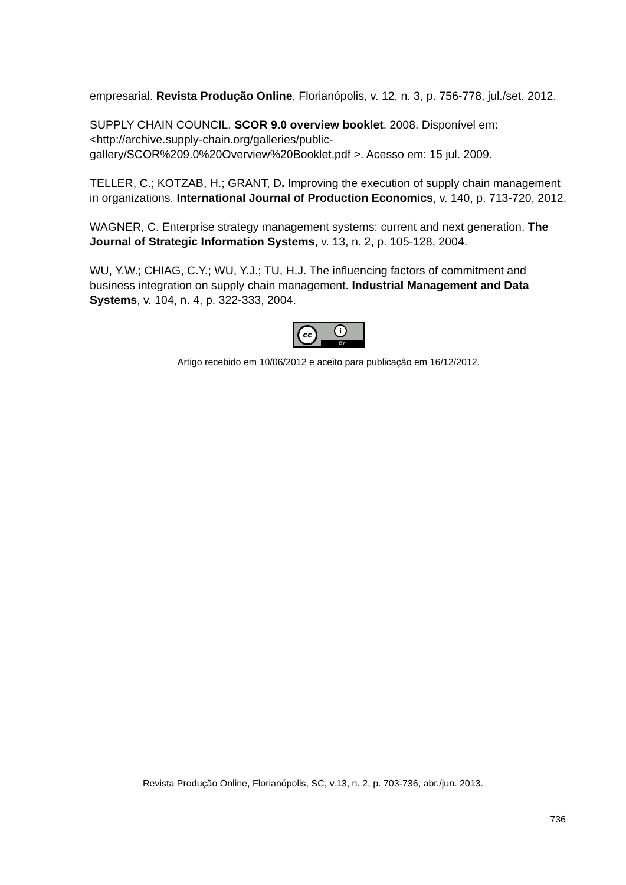empresarial. Revista Produção Online, Florianópolis, v. 12, n. 3, p. 756-778, jul./set. 2012.
SUPPLY CHAIN COUNCIL. SCOR 9.0 overview booklet. 2008. Disponível em: <http://archive.supply-chain.org/galleries/public-
gallery/SCOR%209.0%20Overview%20Booklet.pdf >. Acesso em: 15 jul. 2009.
TELLER, C.; KOTZAB, H.; GRANT, D. Improving the execution of supply chain management in organizations. International Journal of Production Economics, v. 140, p. 713-720, 2012.
WAGNER, C. Enterprise strategy management systems: current and next generation. The Journal of Strategic Information Systems, v. 13, n. 2, p. 105-128, 2004.
WU, Y.W.; CHIAG, C.Y.; WU, Y.J.; TU, H.J. The influencing factors of commitment and business integration on supply chain management. Industrial Management and Data Systems, v. 104, n. 4, p. 322-333, 2004.
cc i BY
Artigo recebido em 10/06/2012 e aceito para publicação em 16/12/2012.
Revista Produção Online, Florianópolis, SC, v.13, n. 2, p. 703-736, abr./jun. 2013.
736